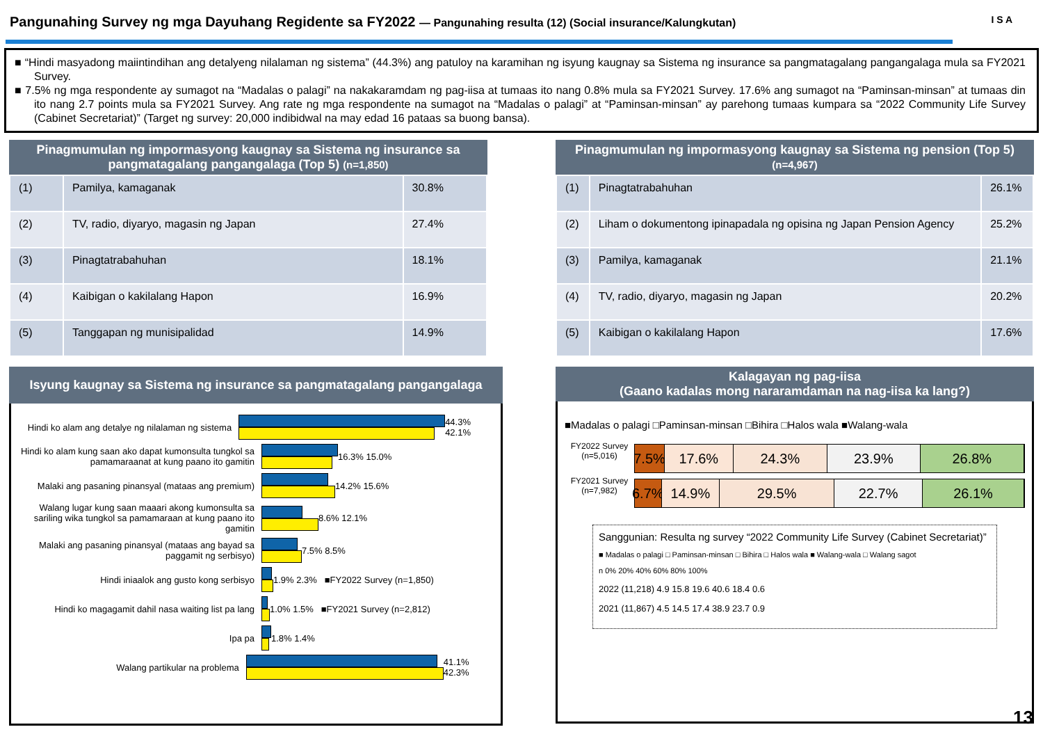Pangunahing Survey ng mga Dayuhang Regidente sa FY2022 — Pangunahing resulta (12) (Social insurance/Kalungkutan) I S A
■ “Hindi masyadong maiintindihan ang detalyeng nilalaman ng sistema” (44.3%) ang patuloy na karamihan ng isyung kaugnay sa Sistema ng insurance sa pangmatagalang pangangalaga mula sa FY2021 Survey.
■ 7.5% ng mga respondente ay sumagot na “Madalas o palagi” na nakakaramdam ng pag-iisa at tumaas ito nang 0.8% mula sa FY2021 Survey. 17.6% ang sumagot na “Paminsan-minsan” at tumaas din ito nang 2.7 points mula sa FY2021 Survey. Ang rate ng mga respondente na sumagot na “Madalas o palagi” at “Paminsan-minsan” ay parehong tumaas kumpara sa “2022 Community Life Survey (Cabinet Secretariat)” (Target ng survey: 20,000 indibidwal na may edad 16 pataas sa buong bansa).
Pinagmumulan ng impormasyong kaugnay sa Sistema ng insurance sa pangmatagalang pangangalaga (Top 5) (n=1,850)
| (1) | Pamilya, kamaganak | 30.8% |
| (2) | TV, radio, diyaryo, magasin ng Japan | 27.4% |
| (3) | Pinagtatrabahuhan | 18.1% |
| (4) | Kaibigan o kakilalang Hapon | 16.9% |
| (5) | Tanggapan ng munisipalidad | 14.9% |
Pinagmumulan ng impormasyong kaugnay sa Sistema ng pension (Top 5)
(n=4,967)
| (1) | Pinagtatrabahuhan | 26.1% |
| (2) | Liham o dokumentong ipinapadala ng opisina ng Japan Pension Agency | 25.2% |
| (3) | Pamilya, kamaganak | 21.1% |
| (4) | TV, radio, diyaryo, magasin ng Japan | 20.2% |
| (5) | Kaibigan o kakilalang Hapon | 17.6% |
Isyung kaugnay sa Sistema ng insurance sa pangmatagalang pangangalaga
Hindi ko alam ang detalye ng nilalaman ng sistema
44.3% 42.1%
Hindi ko alam kung saan ako dapat kumonsulta tungkol sa pamamaraanat at kung paano ito gamitin
16.3% 15.0%
Malaki ang pasaning pinansyal (mataas ang premium)
14.2% 15.6%
Walang lugar kung saan maaari akong kumonsulta sa sariling wika tungkol sa pamamaraan at kung paano ito gamitin
8.6% 12.1%
Malaki ang pasaning pinansyal (mataas ang bayad sa paggamit ng serbisyo)
7.5% 8.5%
Hindi iniaalok ang gusto kong serbisyo
1.9% 2.3% ■FY2022 Survey (n=1,850)
Hindi ko magagamit dahil nasa waiting list pa lang
1.0% 1.5% ■FY2021 Survey (n=2,812)
Ipa pa 1.8% 1.4%
Walang partikular na problema 41.1% 42.3%
Kalagayan ng pag-iisa
(Gaano kadalas mong nararamdaman na nag-iisa ka lang?)
■Madalas o palagi □Paminsan-minsan □Bihira □Halos wala ■Walang-wala
FY2022 Survey (n=5,016)
7.5% 17.6% 24.3% 23.9% 26.8%
FY2021 Survey (n=7,982)
6.7% 14.9% 29.5% 22.7% 26.1%
Sanggunian: Resulta ng survey “2022 Community Life Survey (Cabinet Secretariat)”
■ Madalas o palagi □ Paminsan-minsan □ Bihira □ Halos wala ■ Walang-wala □ Walang sagot
n 0% 20% 40% 60% 80% 100%
2022 (11,218) 4.9 15.8 19.6 40.6 18.4 0.6
2021 (11,867) 4.5 14.5 17.4 38.9 23.7 0.9
13